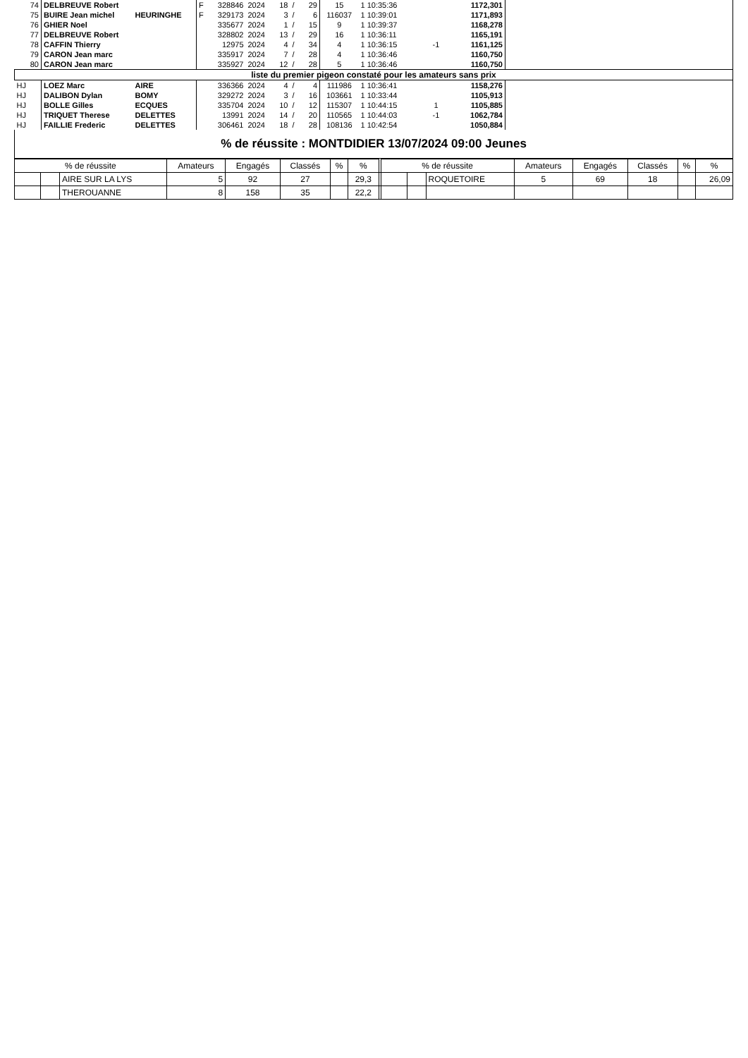| 74 | DELBREUVE Robert | | F | 328846 | 2024 | 18 | / | 29 | 15 | 1 10:35:36 | | 1172,301 | |
| 75 | BUIRE Jean michel | HEURINGHE | F | 329173 | 2024 | 3 | / | 6 | 116037 | 1 10:39:01 | | 1171,893 | |
| 76 | GHIER Noel | | | 335677 | 2024 | 1 | / | 15 | 9 | 1 10:39:37 | | 1168,278 | |
| 77 | DELBREUVE Robert | | | 328802 | 2024 | 13 | / | 29 | 16 | 1 10:36:11 | | 1165,191 | |
| 78 | CAFFIN Thierry | | | 12975 | 2024 | 4 | / | 34 | 4 | 1 10:36:15 | -1 | 1161,125 | |
| 79 | CARON Jean marc | | | 335917 | 2024 | 7 | / | 28 | 4 | 1 10:36:46 | | 1160,750 | |
| 80 | CARON Jean marc | | | 335927 | 2024 | 12 | / | 28 | 5 | 1 10:36:46 | | 1160,750 | |
| liste du premier pigeon constaté pour les amateurs sans prix | | | | | | | | | | | | | |
| HJ | LOEZ Marc | AIRE | | 336366 | 2024 | 4 | / | 4 | 111986 | 1 10:36:41 | | 1158,276 | |
| HJ | DALIBON Dylan | BOMY | | 329272 | 2024 | 3 | / | 16 | 103661 | 1 10:33:44 | | 1105,913 | |
| HJ | BOLLE Gilles | ECQUES | | 335704 | 2024 | 10 | / | 12 | 115307 | 1 10:44:15 | 1 | 1105,885 | |
| HJ | TRIQUET Therese | DELETTES | | 13991 | 2024 | 14 | / | 20 | 110565 | 1 10:44:03 | -1 | 1062,784 | |
| HJ | FAILLIE Frederic | DELETTES | | 306461 | 2024 | 18 | / | 28 | 108136 | 1 10:42:54 | | 1050,884 | |
% de réussite : MONTDIDIER 13/07/2024 09:00 Jeunes
| % de réussite | | | Amateurs | Engagés | Classés | % | % | | % de réussite | | | Amateurs | Engagés | Classés | % | % |
| --- | --- | --- | --- | --- | --- | --- | --- | --- | --- | --- | --- | --- | --- | --- | --- | --- |
| | | AIRE SUR LA LYS | 5 | 92 | 27 | | 29,3 | | | | ROQUETOIRE | 5 | 69 | 18 | | 26,09 |
| | | THEROUANNE | 8 | 158 | 35 | | 22,2 | | | | | | | | | |